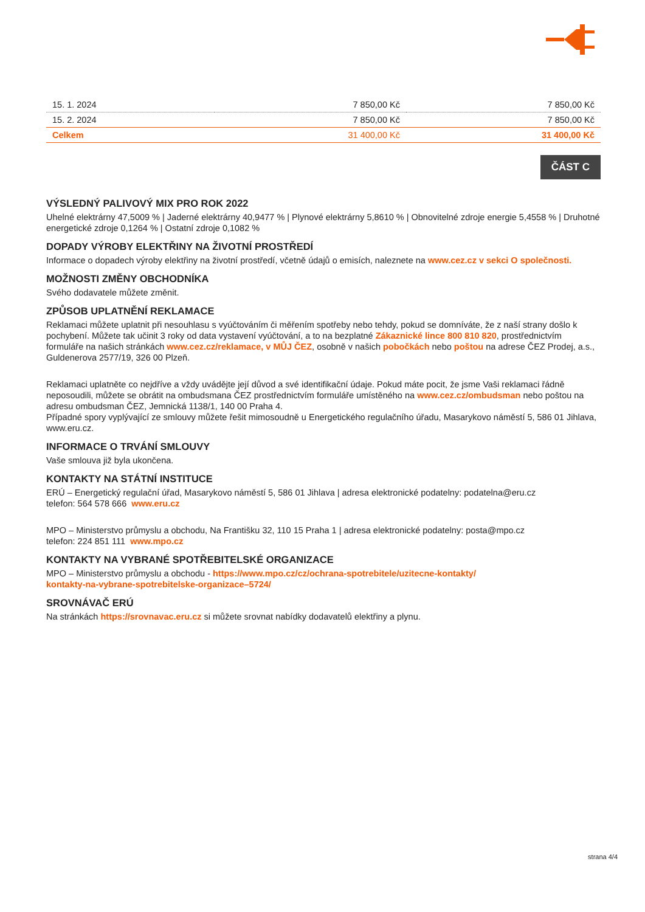| 15. 1. 2024 | 7 850,00 Kč | 7 850,00 Kč |
| 15. 2. 2024 | 7 850,00 Kč | 7 850,00 Kč |
| Celkem | 31 400,00 Kč | 31 400,00 Kč |
ČÁST C
VÝSLEDNÝ PALIVOVÝ MIX PRO ROK 2022
Uhelné elektrárny 47,5009 % | Jaderné elektrárny 40,9477 % | Plynové elektrárny 5,8610 % | Obnovitelné zdroje energie 5,4558 % | Druhotné energetické zdroje 0,1264 % | Ostatní zdroje 0,1082 %
DOPADY VÝROBY ELEKTŘINY NA ŽIVOTNÍ PROSTŘEDÍ
Informace o dopadech výroby elektřiny na životní prostředí, včetně údajů o emisích, naleznete na www.cez.cz v sekci O společnosti.
MOŽNOSTI ZMĚNY OBCHODNÍKA
Svého dodavatele můžete změnit.
ZPŮSOB UPLATNĚNÍ REKLAMACE
Reklamaci můžete uplatnit při nesouhlasu s vyúčtováním či měřením spotřeby nebo tehdy, pokud se domníváte, že z naší strany došlo k pochybení. Můžete tak učinit 3 roky od data vystavení vyúčtování, a to na bezplatné Zákaznické lince 800 810 820, prostřednictvím formuláře na našich stránkách www.cez.cz/reklamace, v MŮJ ČEZ, osobně v našich pobočkách nebo poštou na adrese ČEZ Prodej, a.s., Guldenerova 2577/19, 326 00 Plzeň.
Reklamaci uplatněte co nejdříve a vždy uvádějte její důvod a své identifikační údaje. Pokud máte pocit, že jsme Vaši reklamaci řádně neposoudili, můžete se obrátit na ombudsmana ČEZ prostřednictvím formuláře umístěného na www.cez.cz/ombudsman nebo poštou na adresu ombudsman ČEZ, Jemnická 1138/1, 140 00 Praha 4.
Případné spory vyplývající ze smlouvy můžete řešit mimosoudně u Energetického regulačního úřadu, Masarykovo náměstí 5, 586 01 Jihlava, www.eru.cz.
INFORMACE O TRVÁNÍ SMLOUVY
Vaše smlouva již byla ukončena.
KONTAKTY NA STÁTNÍ INSTITUCE
ERÚ – Energetický regulační úřad, Masarykovo náměstí 5, 586 01 Jihlava | adresa elektronické podatelny: podatelna@eru.cz
telefon: 564 578 666 www.eru.cz
MPO – Ministerstvo průmyslu a obchodu, Na Františku 32, 110 15 Praha 1 | adresa elektronické podatelny: posta@mpo.cz
telefon: 224 851 111 www.mpo.cz
KONTAKTY NA VYBRANÉ SPOTŘEBITELSKÉ ORGANIZACE
MPO – Ministerstvo průmyslu a obchodu - https://www.mpo.cz/cz/ochrana-spotrebitele/uzitecne-kontakty/
kontakty-na-vybrane-spotrebitelske-organizace–5724/
SROVNÁVAČ ERÚ
Na stránkách https://srovnavac.eru.cz si můžete srovnat nabídky dodavatelů elektřiny a plynu.
strana 4/4